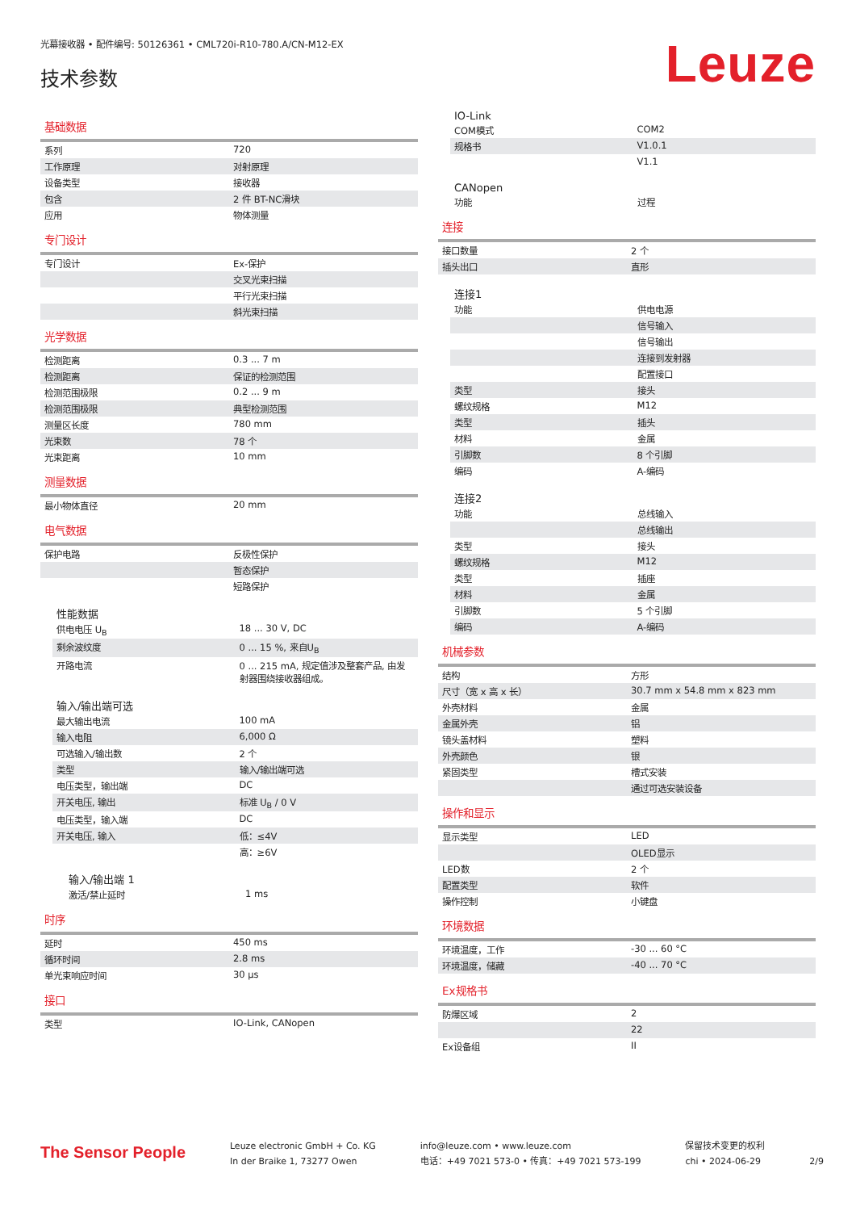光幕接收器 • 配件编号: 50126361 • CML720i-R10-780.A/CN-M12-EX
技术参数
Leuze
基础数据
| 系列 | 720 |
| 工作原理 | 对射原理 |
| 设备类型 | 接收器 |
| 包含 | 2 件 BT-NC滑块 |
| 应用 | 物体测量 |
专门设计
| 专门设计 | Ex-保护 |
| | 交叉光束扫描 |
| | 平行光束扫描 |
| | 斜光束扫描 |
光学数据
| 检测距离 | 0.3 ... 7 m |
| 检测距离 | 保证的检测范围 |
| 检测范围极限 | 0.2 ... 9 m |
| 检测范围极限 | 典型检测范围 |
| 测量区长度 | 780 mm |
| 光束数 | 78 个 |
| 光束距离 | 10 mm |
测量数据
| 最小物体直径 | 20 mm |
电气数据
| 保护电路 | 反极性保护 |
| | 暂态保护 |
| | 短路保护 |
性能数据
| 供电电压 U<sub>B</sub> | 18 ... 30 V, DC |
| 剩余波纹度 | 0 ... 15 %, 来自U<sub>B</sub> |
| 开路电流 | 0 ... 215 mA, 规定值涉及整套产品, 由发射器围绕接收器组成。 |
输入/输出端可选
| 最大输出电流 | 100 mA |
| 输入电阻 | 6,000 Ω |
| 可选输入/输出数 | 2 个 |
| 类型 | 输入/输出端可选 |
| 电压类型，输出端 | DC |
| 开关电压, 输出 | 标准 U<sub>B</sub> / 0 V |
| 电压类型，输入端 | DC |
| 开关电压, 输入 | 低：≤4V |
| | 高：≥6V |
输入/输出端 1
| 激活/禁止延时 | 1 ms |
时序
| 延时 | 450 ms |
| 循环时间 | 2.8 ms |
| 单光束响应时间 | 30 μs |
接口
| 类型 | IO-Link, CANopen |
IO-Link
| COM模式 | COM2 |
| 规格书 | V1.0.1 |
| | V1.1 |
CANopen
| 功能 | 过程 |
连接
| 接口数量 | 2 个 |
| 插头出口 | 直形 |
连接1
| 功能 | 供电电源 |
| | 信号输入 |
| | 信号输出 |
| | 连接到发射器 |
| | 配置接口 |
| 类型 | 接头 |
| 螺纹规格 | M12 |
| 类型 | 插头 |
| 材料 | 金属 |
| 引脚数 | 8 个引脚 |
| 编码 | A-编码 |
连接2
| 功能 | 总线输入 |
| | 总线输出 |
| 类型 | 接头 |
| 螺纹规格 | M12 |
| 类型 | 插座 |
| 材料 | 金属 |
| 引脚数 | 5 个引脚 |
| 编码 | A-编码 |
机械参数
| 结构 | 方形 |
| 尺寸（宽 x 高 x 长） | 30.7 mm x 54.8 mm x 823 mm |
| 外壳材料 | 金属 |
| 金属外壳 | 铝 |
| 镜头盖材料 | 塑料 |
| 外壳颜色 | 银 |
| 紧固类型 | 槽式安装 |
| | 通过可选安装设备 |
操作和显示
| 显示类型 | LED |
| | OLED显示 |
| LED数 | 2 个 |
| 配置类型 | 软件 |
| 操作控制 | 小键盘 |
环境数据
| 环境温度，工作 | -30 ... 60 °C |
| 环境温度，储藏 | -40 ... 70 °C |
Ex规格书
| 防爆区域 | 2 |
| | 22 |
| Ex设备组 | II |
The Sensor People
Leuze electronic GmbH + Co. KG
In der Braike 1, 73277 Owen
info@leuze.com • www.leuze.com
电话：+49 7021 573-0 • 传真：+49 7021 573-199
保留技术变更的权利
chi • 2024-06-29
2/9